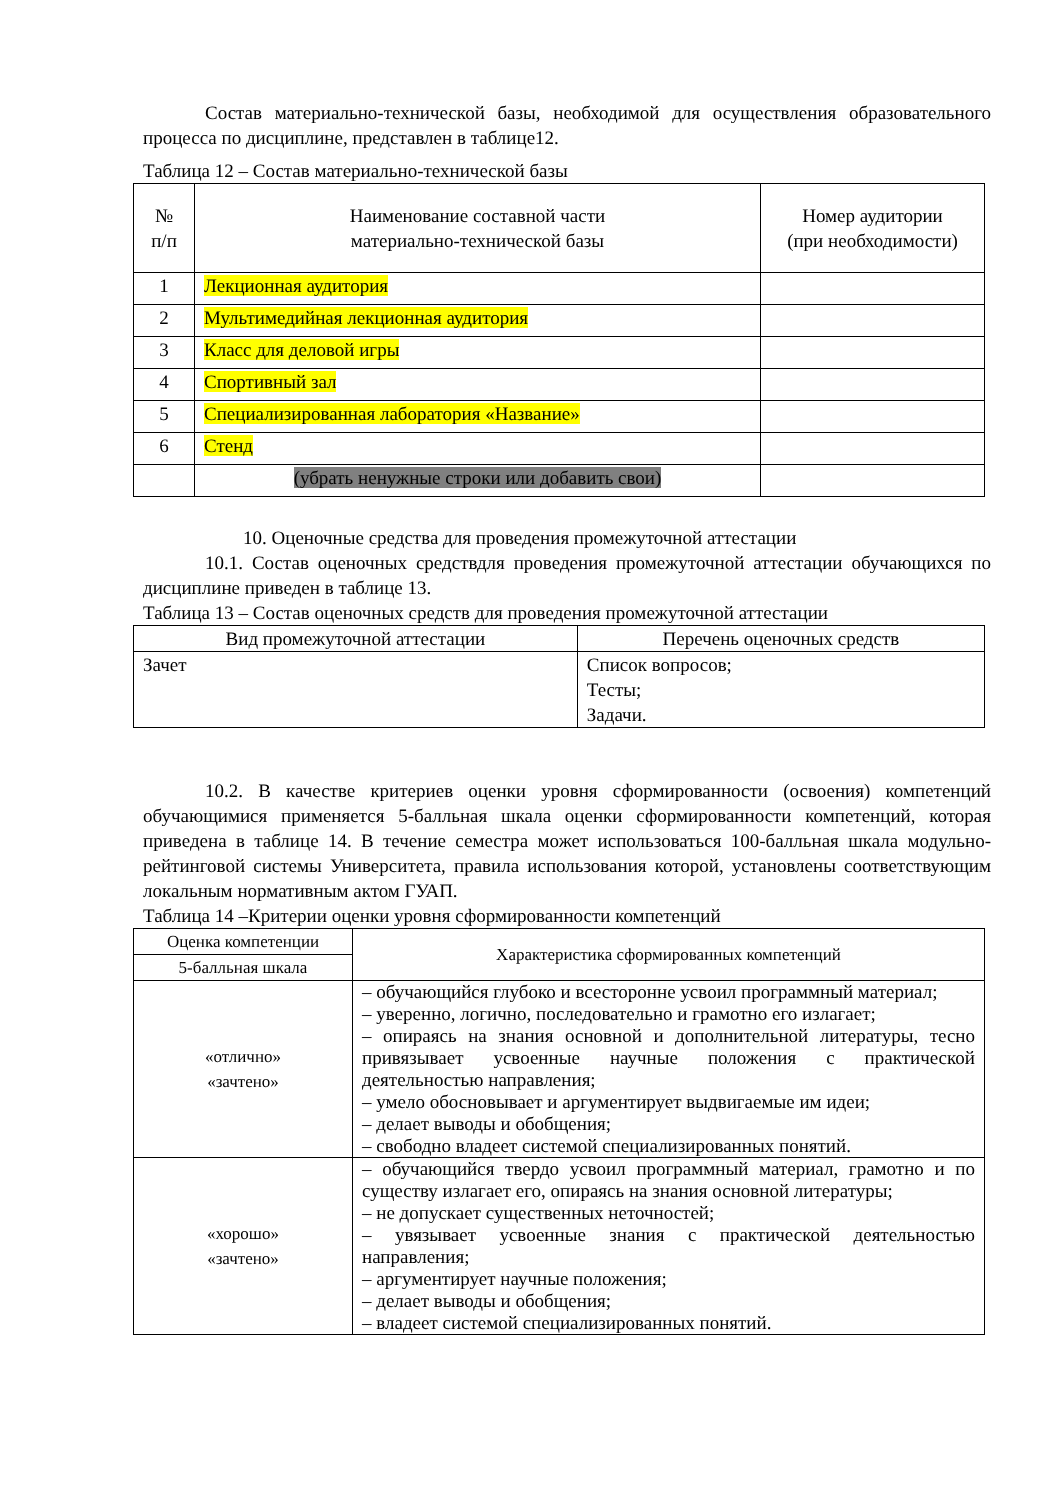Состав материально-технической базы, необходимой для осуществления образовательного процесса по дисциплине, представлен в таблице12.
Таблица 12 – Состав материально-технической базы
| № п/п | Наименование составной части материально-технической базы | Номер аудитории (при необходимости) |
| --- | --- | --- |
| 1 | Лекционная аудитория | |
| 2 | Мультимедийная лекционная аудитория | |
| 3 | Класс для деловой игры | |
| 4 | Спортивный зал | |
| 5 | Специализированная лаборатория «Название» | |
| 6 | Стенд | |
| | (убрать ненужные строки или добавить свои) | |
10. Оценочные средства для проведения промежуточной аттестации
10.1. Состав оценочных средствдля проведения промежуточной аттестации обучающихся по дисциплине приведен в таблице 13.
Таблица 13 – Состав оценочных средств для проведения промежуточной аттестации
| Вид промежуточной аттестации | Перечень оценочных средств |
| --- | --- |
| Зачет | Список вопросов; Тесты; Задачи. |
10.2. В качестве критериев оценки уровня сформированности (освоения) компетенций обучающимися применяется 5-балльная шкала оценки сформированности компетенций, которая приведена в таблице 14. В течение семестра может использоваться 100-балльная шкала модульно-рейтинговой системы Университета, правила использования которой, установлены соответствующим локальным нормативным актом ГУАП.
Таблица 14 –Критерии оценки уровня сформированности компетенций
| Оценка компетенции | Характеристика сформированных компетенций |
| --- | --- |
| 5-балльная шкала | |
| «отлично» «зачтено» | – обучающийся глубоко и всесторонне усвоил программный материал; – уверенно, логично, последовательно и грамотно его излагает; – опираясь на знания основной и дополнительной литературы, тесно привязывает усвоенные научные положения с практической деятельностью направления; – умело обосновывает и аргументирует выдвигаемые им идеи; – делает выводы и обобщения; – свободно владеет системой специализированных понятий. |
| «хорошо» «зачтено» | – обучающийся твердо усвоил программный материал, грамотно и по существу излагает его, опираясь на знания основной литературы; – не допускает существенных неточностей; – увязывает усвоенные знания с практической деятельностью направления; – аргументирует научные положения; – делает выводы и обобщения; – владеет системой специализированных понятий. |